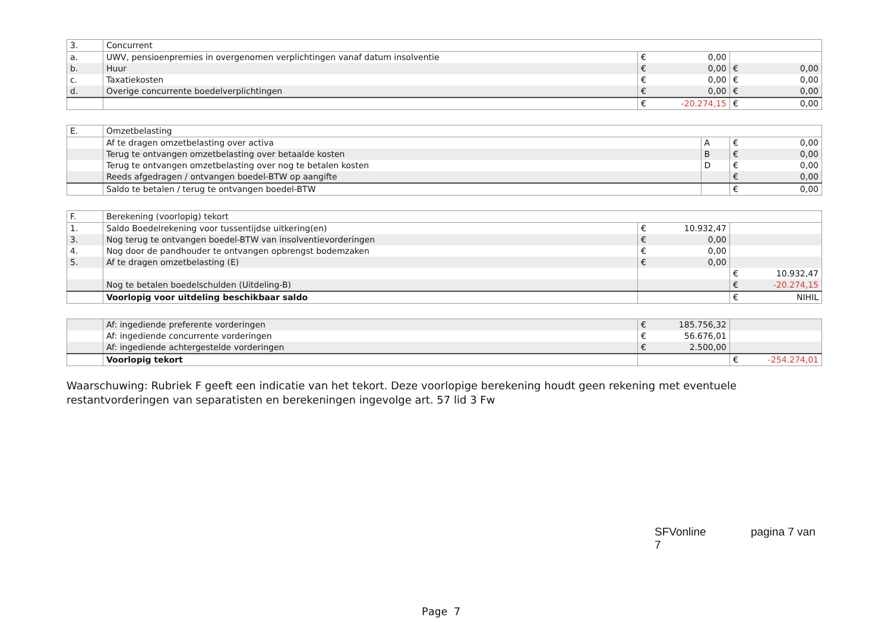| 3. | Concurrent | | | | |
| a. | UWV, pensioenpremies in overgenomen verplichtingen vanaf datum insolventie | € | 0,00 | | |
| b. | Huur | € | 0,00 | € | 0,00 |
| c. | Taxatiekosten | € | 0,00 | € | 0,00 |
| d. | Overige concurrente boedelverplichtingen | € | 0,00 | € | 0,00 |
| | | € | -20.274,15 | € | 0,00 |
| E. | Omzetbelasting | | | |
| | Af te dragen omzetbelasting over activa | A | € | 0,00 |
| | Terug te ontvangen omzetbelasting over betaalde kosten | B | € | 0,00 |
| | Terug te ontvangen omzetbelasting over nog te betalen kosten | D | € | 0,00 |
| | Reeds afgedragen / ontvangen boedel-BTW op aangifte | | € | 0,00 |
| | Saldo te betalen / terug te ontvangen boedel-BTW | | € | 0,00 |
| F. | Berekening (voorlopig) tekort | | | | |
| 1. | Saldo Boedelrekening voor tussentijdse uitkering(en) | € | 10.932,47 | | |
| 3. | Nog terug te ontvangen boedel-BTW van insolventievorderingen | € | 0,00 | | |
| 4. | Nog door de pandhouder te ontvangen opbrengst bodemzaken | € | 0,00 | | |
| 5. | Af te dragen omzetbelasting (E) | € | 0,00 | | |
| | | | | € | 10.932,47 |
| | Nog te betalen boedelschulden (Uitdeling-B) | | | € | -20.274,15 |
| | Voorlopig voor uitdeling beschikbaar saldo | | | € | NIHIL |
| | Af: ingediende preferente vorderingen | € | 185.756,32 | | |
| | Af: ingediende concurrente vorderingen | € | 56.676,01 | | |
| | Af: ingediende achtergestelde vorderingen | € | 2.500,00 | | |
| | Voorlopig tekort | | | € | -254.274,01 |
Waarschuwing: Rubriek F geeft een indicatie van het tekort. Deze voorlopige berekening houdt geen rekening met eventuele restantvorderingen van separatisten en berekeningen ingevolge art. 57 lid 3 Fw
SFVonline pagina 7 van 7
Page 7